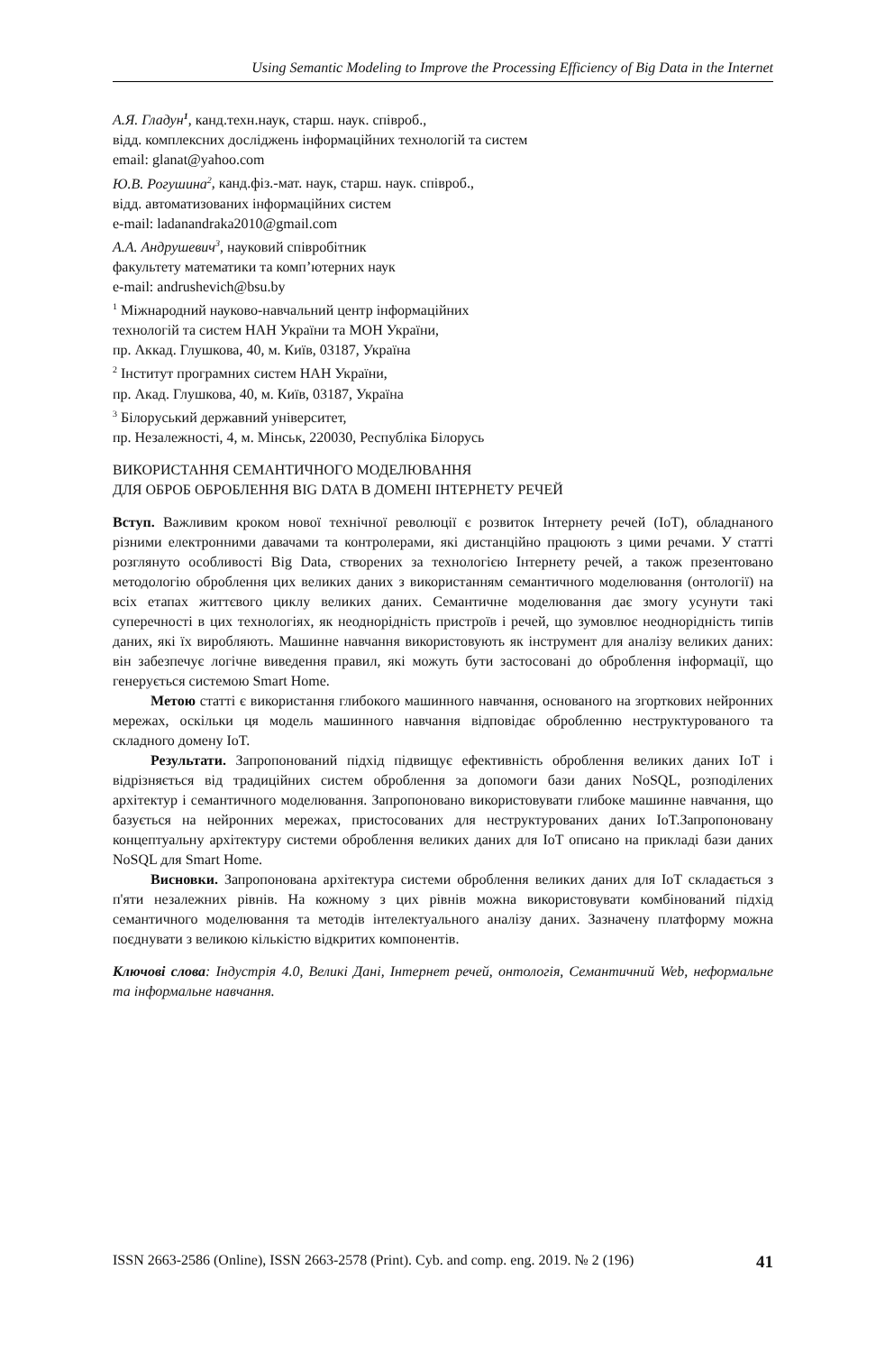Using Semantic Modeling to Improve the Processing Efficiency of Big Data in the Internet
А.Я. Гладун<sup>1</sup>, канд.техн.наук, старш. наук. співроб.,
відд. комплексних досліджень інформаційних технологій та систем
email: glanat@yahoo.com
Ю.В. Рогушина<sup>2</sup>, канд.фіз.-мат. наук, старш. наук. співроб.,
відд. автоматизованих інформаційних систем
e-mail: ladanandraka2010@gmail.com
А.А. Андрушевич<sup>3</sup>, науковий співробітник
факультету математики та комп’ютерних наук
e-mail: andrushevich@bsu.by
<sup>1</sup> Міжнародний науково-навчальний центр інформаційних
технологій та систем НАН України та МОН України,
пр. Аккад. Глушкова, 40, м. Київ, 03187, Україна
<sup>2</sup> Інститут програмних систем НАН України,
пр. Акад. Глушкова, 40, м. Київ, 03187, Україна
<sup>3</sup> Білоруський державний університет,
пр. Незалежності, 4, м. Мінськ, 220030, Республіка Білорусь
ВИКОРИСТАННЯ СЕМАНТИЧНОГО МОДЕЛЮВАННЯ
ДЛЯ ОБРОБ ОБРОБЛЕННЯ BIG DATA В ДОМЕНІ ІНТЕРНЕТУ РЕЧЕЙ
Вступ. Важливим кроком нової технічної революції є розвиток Інтернету речей (IoT), обладнаного різними електронними давачами та контролерами, які дистанційно працюють з цими речами. У статті розглянуто особливості Big Data, створених за технологією Інтернету речей, а також презентовано методологію оброблення цих великих даних з використанням семантичного моделювання (онтології) на всіх етапах життєвого циклу великих даних. Семантичне моделювання дає змогу усунути такі суперечності в цих технологіях, як неоднорідність пристроїв і речей, що зумовлює неоднорідність типів даних, які їх виробляють. Машинне навчання використовують як інструмент для аналізу великих даних: він забезпечує логічне виведення правил, які можуть бути застосовані до оброблення інформації, що генерується системою Smart Home.
Метою статті є використання глибокого машинного навчання, основаного на згорткових нейронних мережах, оскільки ця модель машинного навчання відповідає обробленню неструктурованого та складного домену IoT.
Результати. Запропонований підхід підвищує ефективність оброблення великих даних IoT і відрізняється від традиційних систем оброблення за допомоги бази даних NoSQL, розподілених архітектур і семантичного моделювання. Запропоновано використовувати глибоке машинне навчання, що базується на нейронних мережах, пристосованих для неструктурованих даних IoT.Запропоновану концептуальну архітектуру системи оброблення великих даних для IoT описано на прикладі бази даних NoSQL для Smart Home.
Висновки. Запропонована архітектура системи оброблення великих даних для IoT складається з п'яти незалежних рівнів. На кожному з цих рівнів можна використовувати комбінований підхід семантичного моделювання та методів інтелектуального аналізу даних. Зазначену платформу можна поєднувати з великою кількістю відкритих компонентів.
Ключові слова: Індустрія 4.0, Великі Дані, Інтернет речей, онтологія, Семантичний Web, неформальне та інформальне навчання.
ISSN 2663-2586 (Online), ISSN 2663-2578 (Print). Cyb. and comp. eng. 2019. № 2 (196) 41